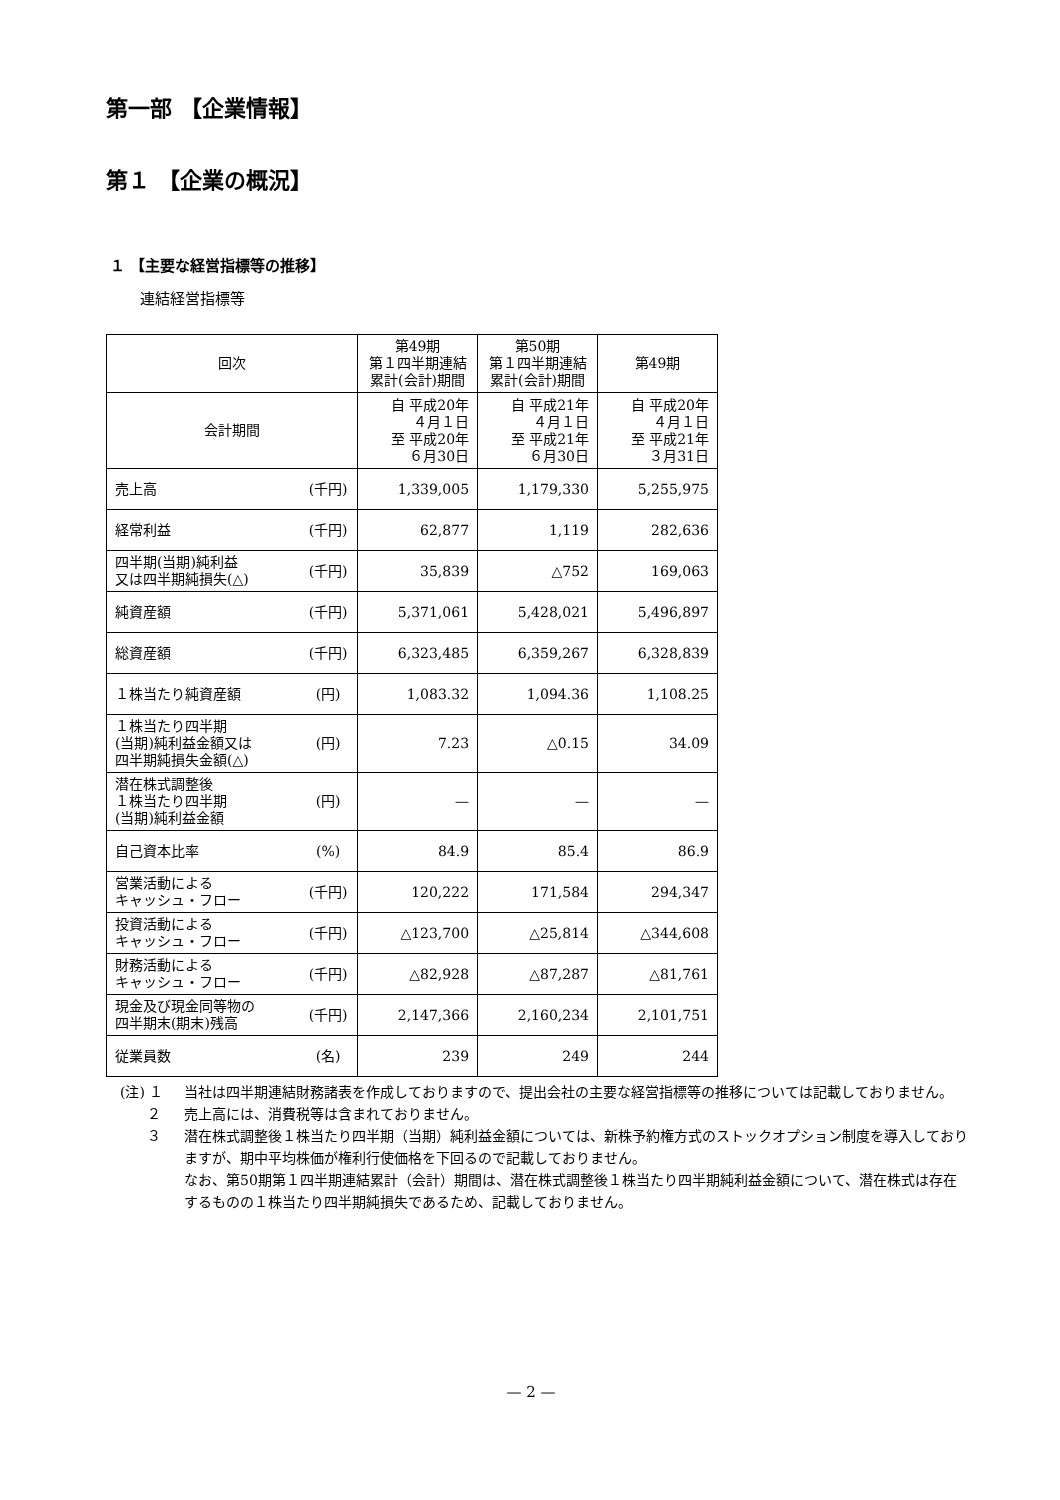第一部 【企業情報】
第１ 【企業の概況】
１ 【主要な経営指標等の推移】
連結経営指標等
| 回次 | | 第49期 第１四半期連結 累計(会計)期間 | 第50期 第１四半期連結 累計(会計)期間 | 第49期 |
| --- | --- | --- | --- | --- |
| 会計期間 | | 自 平成20年 ４月１日 至 平成20年 ６月30日 | 自 平成21年 ４月１日 至 平成21年 ６月30日 | 自 平成20年 ４月１日 至 平成21年 ３月31日 |
| 売上高 | (千円) | 1,339,005 | 1,179,330 | 5,255,975 |
| 経常利益 | (千円) | 62,877 | 1,119 | 282,636 |
| 四半期(当期)純利益 又は四半期純損失(△) | (千円) | 35,839 | △752 | 169,063 |
| 純資産額 | (千円) | 5,371,061 | 5,428,021 | 5,496,897 |
| 総資産額 | (千円) | 6,323,485 | 6,359,267 | 6,328,839 |
| １株当たり純資産額 | (円) | 1,083.32 | 1,094.36 | 1,108.25 |
| １株当たり四半期 (当期)純利益金額又は 四半期純損失金額(△) | (円) | 7.23 | △0.15 | 34.09 |
| 潜在株式調整後 １株当たり四半期 (当期)純利益金額 | (円) | — | — | — |
| 自己資本比率 | (%) | 84.9 | 85.4 | 86.9 |
| 営業活動による キャッシュ・フロー | (千円) | 120,222 | 171,584 | 294,347 |
| 投資活動による キャッシュ・フロー | (千円) | △123,700 | △25,814 | △344,608 |
| 財務活動による キャッシュ・フロー | (千円) | △82,928 | △87,287 | △81,761 |
| 現金及び現金同等物の 四半期末(期末)残高 | (千円) | 2,147,366 | 2,160,234 | 2,101,751 |
| 従業員数 | (名) | 239 | 249 | 244 |
(注) １ 当社は四半期連結財務諸表を作成しておりますので、提出会社の主要な経営指標等の推移については記載しておりません。
２ 売上高には、消費税等は含まれておりません。
３ 潜在株式調整後１株当たり四半期（当期）純利益金額については、新株予約権方式のストックオプション制度を導入しておりますが、期中平均株価が権利行使価格を下回るので記載しておりません。
なお、第50期第１四半期連結累計（会計）期間は、潜在株式調整後１株当たり四半期純利益金額について、潜在株式は存在するものの１株当たり四半期純損失であるため、記載しておりません。
— 2 —